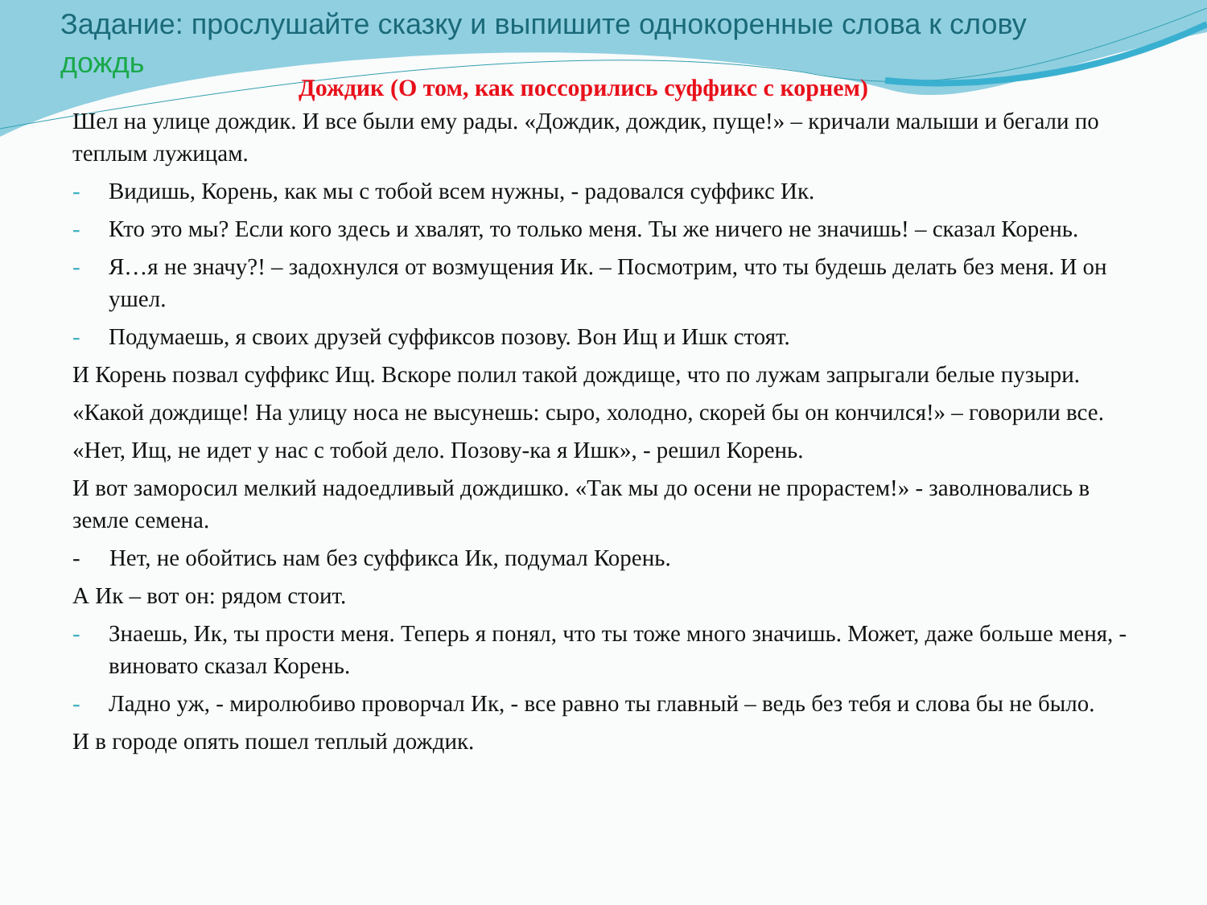Задание: прослушайте сказку и выпишите однокоренные слова к слову дождь
Дождик (О том, как поссорились суффикс с корнем)
Шел на улице дождик. И все были ему рады. «Дождик, дождик, пуще!» – кричали малыши и бегали по теплым лужицам.
- Видишь, Корень, как мы с тобой всем нужны, - радовался суффикс Ик.
- Кто это мы? Если кого здесь и хвалят, то только меня. Ты же ничего не значишь! – сказал Корень.
- Я…я не значу?! – задохнулся от возмущения Ик. – Посмотрим, что ты будешь делать без меня. И он ушел.
- Подумаешь, я своих друзей суффиксов позову. Вон Ищ и Ишк стоят.
И Корень позвал суффикс Ищ. Вскоре полил такой дождище, что по лужам запрыгали белые пузыри.
«Какой дождище! На улицу носа не высунешь: сыро, холодно, скорей бы он кончился!» – говорили все.
«Нет, Ищ, не идет у нас с тобой дело. Позову-ка я Ишк», - решил Корень.
И вот заморосил мелкий надоедливый дождишко. «Так мы до осени не прорастем!» - заволновались в земле семена.
- Нет, не обойтись нам без суффикса Ик, подумал Корень.
А Ик – вот он: рядом стоит.
- Знаешь, Ик, ты прости меня. Теперь я понял, что ты тоже много значишь. Может, даже больше меня, - виновато сказал Корень.
- Ладно уж, - миролюбиво проворчал Ик, - все равно ты главный – ведь без тебя и слова бы не было.
И в городе опять пошел теплый дождик.